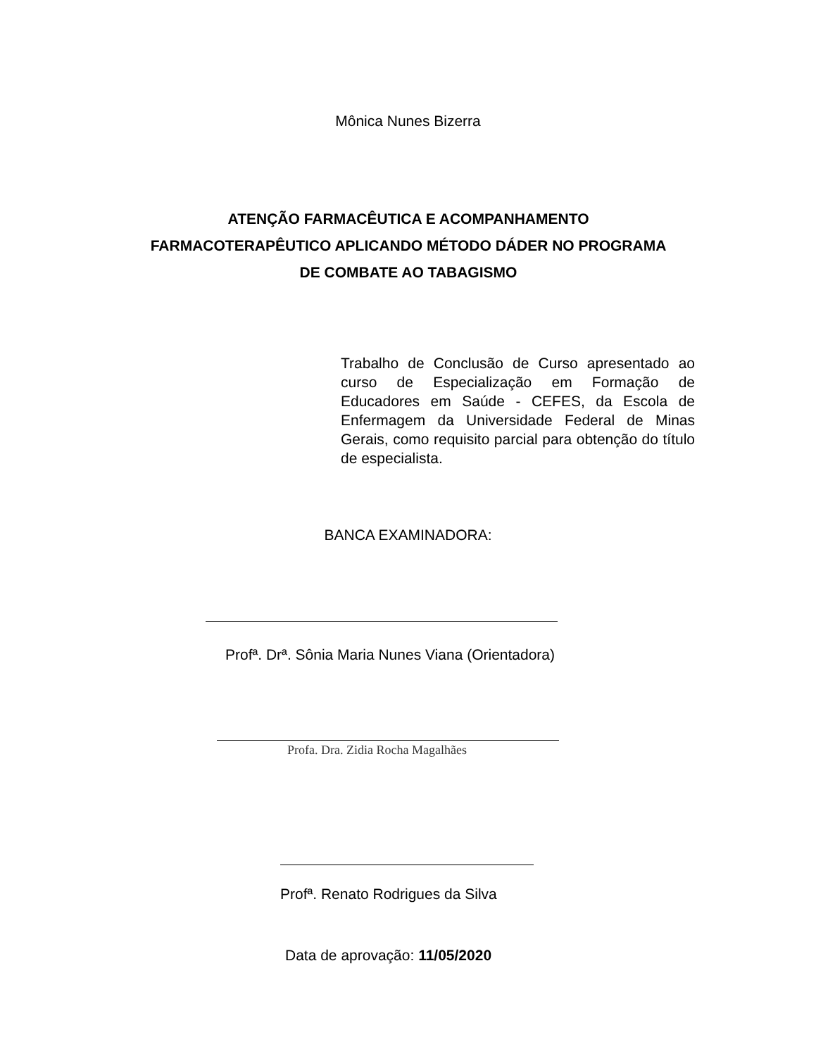Mônica Nunes Bizerra
ATENÇÃO FARMACÊUTICA E ACOMPANHAMENTO FARMACOTERAPÊUTICO APLICANDO MÉTODO DÁDER NO PROGRAMA DE COMBATE AO TABAGISMO
Trabalho de Conclusão de Curso apresentado ao curso de Especialização em Formação de Educadores em Saúde - CEFES, da Escola de Enfermagem da Universidade Federal de Minas Gerais, como requisito parcial para obtenção do título de especialista.
BANCA EXAMINADORA:
Profª. Drª. Sônia Maria Nunes Viana (Orientadora)
Profa. Dra. Zidia Rocha Magalhães
Profª. Renato Rodrigues da Silva
Data de aprovação: 11/05/2020